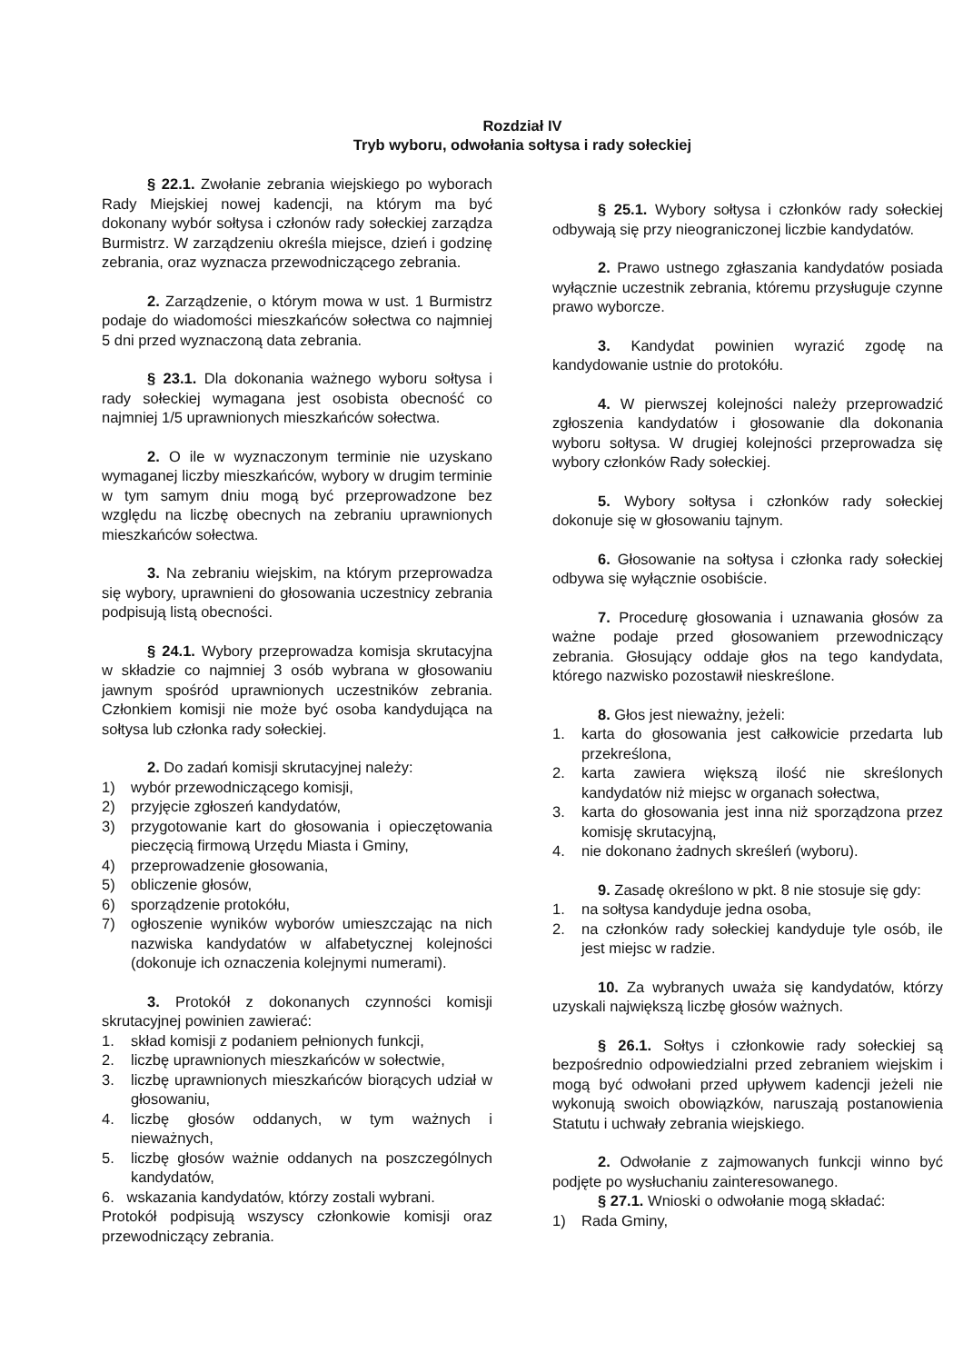Rozdział IV
Tryb wyboru, odwołania sołtysa i rady sołeckiej
§ 22.1. Zwołanie zebrania wiejskiego po wyborach Rady Miejskiej nowej kadencji, na którym ma być dokonany wybór sołtysa i członów rady sołeckiej zarządza Burmistrz. W zarządzeniu określa miejsce, dzień i godzinę zebrania, oraz wyznacza przewodniczącego zebrania.
2. Zarządzenie, o którym mowa w ust. 1 Burmistrz podaje do wiadomości mieszkańców sołectwa co najmniej 5 dni przed wyznaczoną data zebrania.
§ 23.1. Dla dokonania ważnego wyboru sołtysa i rady sołeckiej wymagana jest osobista obecność co najmniej 1/5 uprawnionych mieszkańców sołectwa.
2. O ile w wyznaczonym terminie nie uzyskano wymaganej liczby mieszkańców, wybory w drugim terminie w tym samym dniu mogą być przeprowadzone bez względu na liczbę obecnych na zebraniu uprawnionych mieszkańców sołectwa.
3. Na zebraniu wiejskim, na którym przeprowadza się wybory, uprawnieni do głosowania uczestnicy zebrania podpisują listą obecności.
§ 24.1. Wybory przeprowadza komisja skrutacyjna w składzie co najmniej 3 osób wybrana w głosowaniu jawnym spośród uprawnionych uczestników zebrania. Członkiem komisji nie może być osoba kandydująca na sołtysa lub członka rady sołeckiej.
2. Do zadań komisji skrutacyjnej należy:
1) wybór przewodniczącego komisji,
2) przyjęcie zgłoszeń kandydatów,
3) przygotowanie kart do głosowania i opieczętowania pieczęcią firmową Urzędu Miasta i Gminy,
4) przeprowadzenie głosowania,
5) obliczenie głosów,
6) sporządzenie protokółu,
7) ogłoszenie wyników wyborów umieszczając na nich nazwiska kandydatów w alfabetycznej kolejności (dokonuje ich oznaczenia kolejnymi numerami).
3. Protokół z dokonanych czynności komisji skrutacyjnej powinien zawierać:
1. skład komisji z podaniem pełnionych funkcji,
2. liczbę uprawnionych mieszkańców w sołectwie,
3. liczbę uprawnionych mieszkańców biorących udział w głosowaniu,
4. liczbę głosów oddanych, w tym ważnych i nieważnych,
5. liczbę głosów ważnie oddanych na poszczególnych kandydatów,
6. wskazania kandydatów, którzy zostali wybrani.
Protokół podpisują wszyscy członkowie komisji oraz przewodniczący zebrania.
§ 25.1. Wybory sołtysa i członków rady sołeckiej odbywają się przy nieograniczonej liczbie kandydatów.
2. Prawo ustnego zgłaszania kandydatów posiada wyłącznie uczestnik zebrania, któremu przysługuje czynne prawo wyborcze.
3. Kandydat powinien wyrazić zgodę na kandydowanie ustnie do protokółu.
4. W pierwszej kolejności należy przeprowadzić zgłoszenia kandydatów i głosowanie dla dokonania wyboru sołtysa. W drugiej kolejności przeprowadza się wybory członków Rady sołeckiej.
5. Wybory sołtysa i członków rady sołeckiej dokonuje się w głosowaniu tajnym.
6. Głosowanie na sołtysa i członka rady sołeckiej odbywa się wyłącznie osobiście.
7. Procedurę głosowania i uznawania głosów za ważne podaje przed głosowaniem przewodniczący zebrania. Głosujący oddaje głos na tego kandydata, którego nazwisko pozostawił nieskreślone.
8. Głos jest nieważny, jeżeli:
1. karta do głosowania jest całkowicie przedarta lub przekreślona,
2. karta zawiera większą ilość nie skreślonych kandydatów niż miejsc w organach sołectwa,
3. karta do głosowania jest inna niż sporządzona przez komisję skrutacyjną,
4. nie dokonano żadnych skreśleń (wyboru).
9. Zasadę określono w pkt. 8 nie stosuje się gdy:
1. na sołtysa kandyduje jedna osoba,
2. na członków rady sołeckiej kandyduje tyle osób, ile jest miejsc w radzie.
10. Za wybranych uważa się kandydatów, którzy uzyskali największą liczbę głosów ważnych.
§ 26.1. Sołtys i członkowie rady sołeckiej są bezpośrednio odpowiedzialni przed zebraniem wiejskim i mogą być odwołani przed upływem kadencji jeżeli nie wykonują swoich obowiązków, naruszają postanowienia Statutu i uchwały zebrania wiejskiego.
2. Odwołanie z zajmowanych funkcji winno być podjęte po wysłuchaniu zainteresowanego.
§ 27.1. Wnioski o odwołanie mogą składać:
1) Rada Gminy,